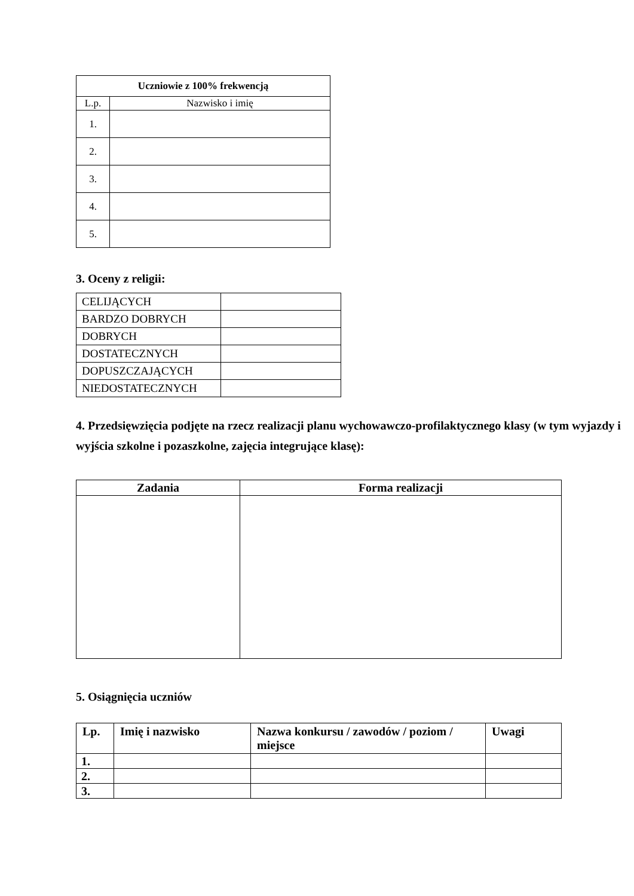| Uczniowie z 100% frekwencją | |
| --- | --- |
| L.p. | Nazwisko i imię |
| 1. | |
| 2. | |
| 3. | |
| 4. | |
| 5. | |
3. Oceny z religii:
| CELIJĄCYCH | |
| BARDZO DOBRYCH | |
| DOBRYCH | |
| DOSTATECZNYCH | |
| DOPUSZCZAJĄCYCH | |
| NIEDOSTATECZNYCH | |
4. Przedsięwzięcia podjęte na rzecz realizacji planu wychowawczo-profilaktycznego klasy (w tym wyjazdy i wyjścia szkolne i pozaszkolne, zajęcia integrujące klasę):
| Zadania | Forma realizacji |
| --- | --- |
5. Osiągnięcia uczniów
| Lp. | Imię i nazwisko | Nazwa konkursu / zawodów / poziom / miejsce | Uwagi |
| --- | --- | --- | --- |
| 1. | | | |
| 2. | | | |
| 3. | | | |